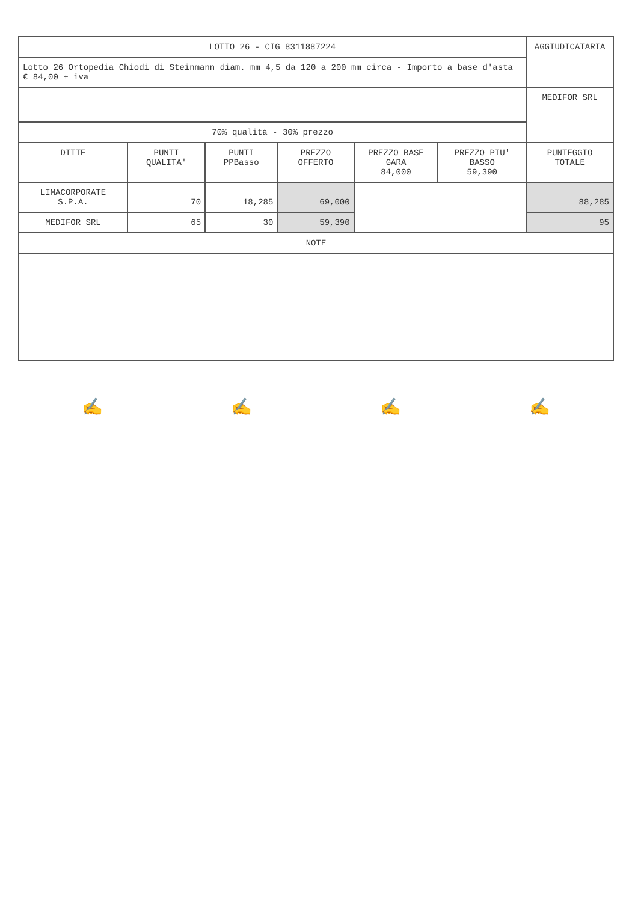| LOTTO 26 - CIG 8311887224 | | | | | | AGGIUDICATARIA |
| Lotto 26 Ortopedia Chiodi di Steinmann diam. mm 4,5 da 120 a 200 mm circa - Importo a base d'asta € 84,00 + iva | | | | | | |
| | | | | | | MEDIFOR SRL |
| 70% qualità - 30% prezzo | | | | | | |
| DITTE | PUNTI QUALITA' | PUNTI PPBasso | PREZZO OFFERTO | PREZZO BASE GARA 84,000 | PREZZO PIU' BASSO 59,390 | PUNTEGGIO TOTALE |
| LIMACORPORATE S.P.A. | 70 | 18,285 | 69,000 | | | 88,285 |
| MEDIFOR SRL | 65 | 30 | 59,390 | | | 95 |
| NOTE | | | | | | |
✍ ✍ ✍ ✍